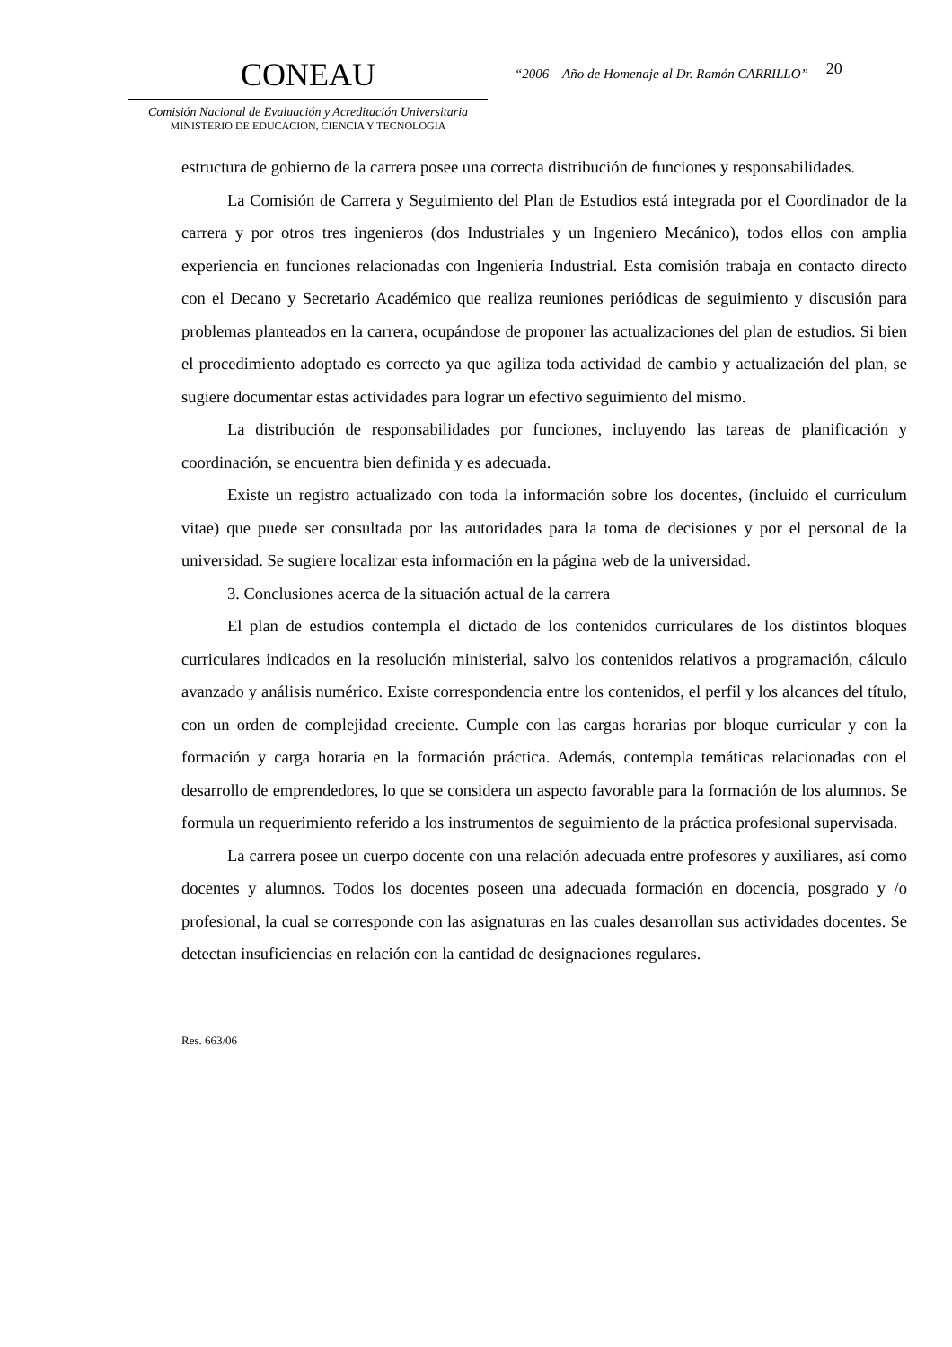CONEAU
Comisión Nacional de Evaluación y Acreditación Universitaria
MINISTERIO DE EDUCACION, CIENCIA Y TECNOLOGIA
“2006 – Año de Homenaje al Dr. Ramón CARRILLO”
20
estructura de gobierno de la carrera posee una correcta distribución de funciones y responsabilidades.
La Comisión de Carrera y Seguimiento del Plan de Estudios está integrada por el Coordinador de la carrera y por otros tres ingenieros (dos Industriales y un Ingeniero Mecánico), todos ellos con amplia experiencia en funciones relacionadas con Ingeniería Industrial. Esta comisión trabaja en contacto directo con el Decano y Secretario Académico que realiza reuniones periódicas de seguimiento y discusión para problemas planteados en la carrera, ocupándose de proponer las actualizaciones del plan de estudios. Si bien el procedimiento adoptado es correcto ya que agiliza toda actividad de cambio y actualización del plan, se sugiere documentar estas actividades para lograr un efectivo seguimiento del mismo.
La distribución de responsabilidades por funciones, incluyendo las tareas de planificación y coordinación, se encuentra bien definida y es adecuada.
Existe un registro actualizado con toda la información sobre los docentes, (incluido el curriculum vitae) que puede ser consultada por las autoridades para la toma de decisiones y por el personal de la universidad. Se sugiere localizar esta información en la página web de la universidad.
3. Conclusiones acerca de la situación actual de la carrera
El plan de estudios contempla el dictado de los contenidos curriculares de los distintos bloques curriculares indicados en la resolución ministerial, salvo los contenidos relativos a programación, cálculo avanzado y análisis numérico. Existe correspondencia entre los contenidos, el perfil y los alcances del título, con un orden de complejidad creciente. Cumple con las cargas horarias por bloque curricular y con la formación y carga horaria en la formación práctica. Además, contempla temáticas relacionadas con el desarrollo de emprendedores, lo que se considera un aspecto favorable para la formación de los alumnos. Se formula un requerimiento referido a los instrumentos de seguimiento de la práctica profesional supervisada.
La carrera posee un cuerpo docente con una relación adecuada entre profesores y auxiliares, así como docentes y alumnos. Todos los docentes poseen una adecuada formación en docencia, posgrado y /o profesional, la cual se corresponde con las asignaturas en las cuales desarrollan sus actividades docentes. Se detectan insuficiencias en relación con la cantidad de designaciones regulares.
Res. 663/06